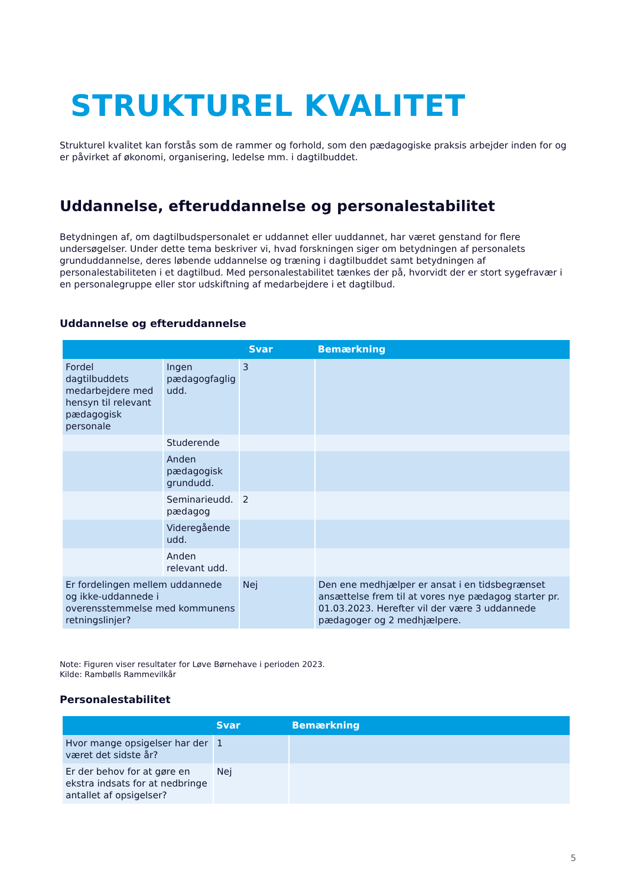STRUKTUREL KVALITET
Strukturel kvalitet kan forstås som de rammer og forhold, som den pædagogiske praksis arbejder inden for og er påvirket af økonomi, organisering, ledelse mm. i dagtilbuddet.
Uddannelse, efteruddannelse og personalestabilitet
Betydningen af, om dagtilbudspersonalet er uddannet eller uuddannet, har været genstand for flere undersøgelser. Under dette tema beskriver vi, hvad forskningen siger om betydningen af personalets grunduddannelse, deres løbende uddannelse og træning i dagtilbuddet samt betydningen af personalestabiliteten i et dagtilbud. Med personalestabilitet tænkes der på, hvorvidt der er stort sygefravær i en personalegruppe eller stor udskiftning af medarbejdere i et dagtilbud.
Uddannelse og efteruddannelse
| | | Svar | Bemærkning |
| --- | --- | --- | --- |
| Fordel dagtilbuddets medarbejdere med hensyn til relevant pædagogisk personale | Ingen pædagogfaglig udd. | 3 | |
| | Studerende | | |
| | Anden pædagogisk grundudd. | | |
| | Seminarieudd. pædagog | 2 | |
| | Videregående udd. | | |
| | Anden relevant udd. | | |
| Er fordelingen mellem uddannede og ikke-uddannede i overensstemmelse med kommunens retningslinjer? | | Nej | Den ene medhjælper er ansat i en tidsbegrænset ansættelse frem til at vores nye pædagog starter pr. 01.03.2023. Herefter vil der være 3 uddannede pædagoger og 2 medhjælpere. |
Note: Figuren viser resultater for Løve Børnehave i perioden 2023.
Kilde: Rambølls Rammevilkår
Personalestabilitet
| | Svar | Bemærkning |
| --- | --- | --- |
| Hvor mange opsigelser har der været det sidste år? | 1 | |
| Er der behov for at gøre en ekstra indsats for at nedbringe antallet af opsigelser? | Nej | |
5